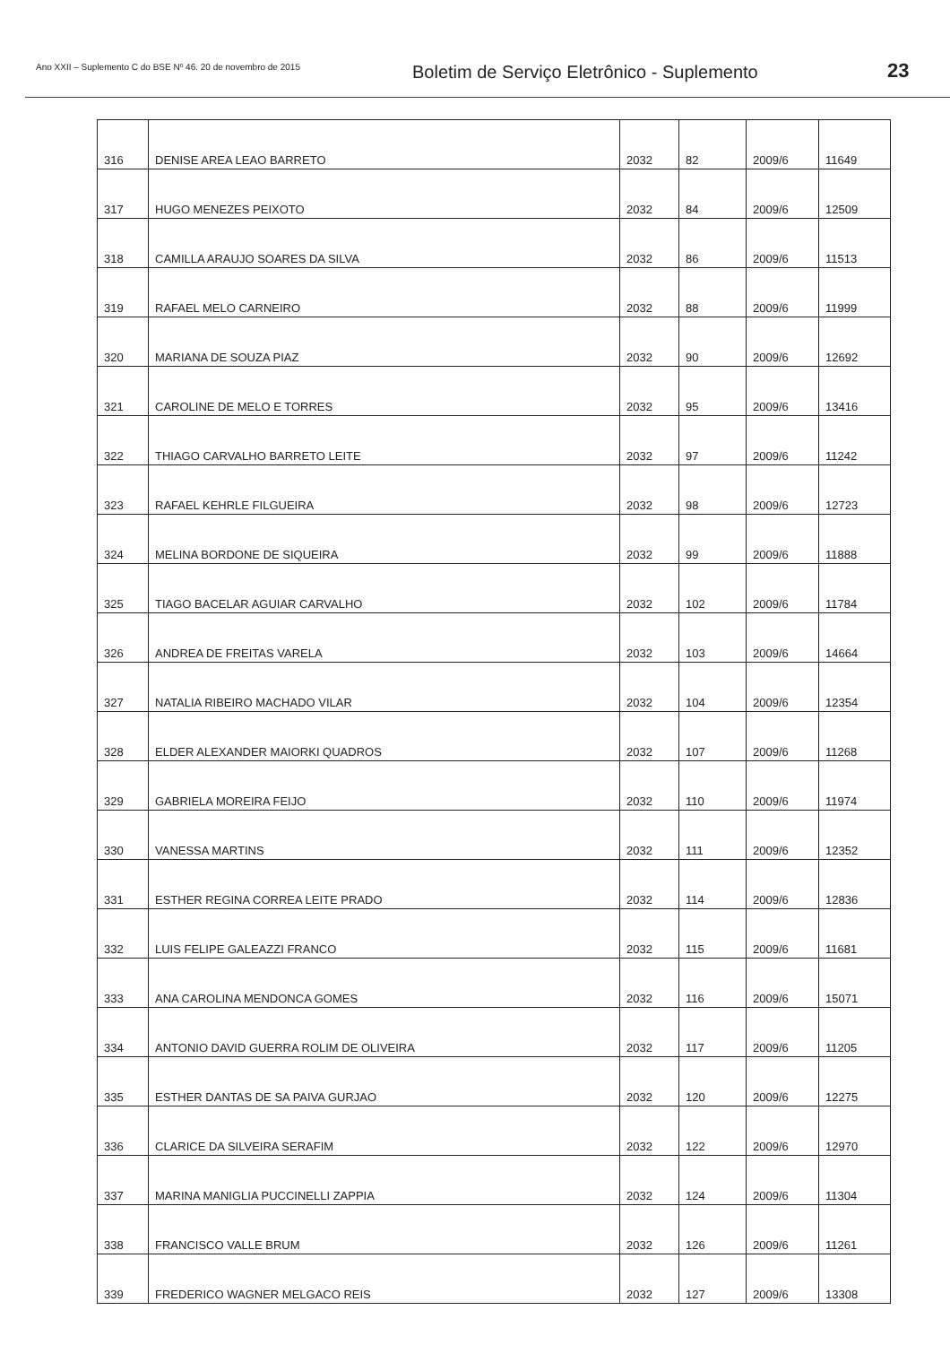Ano XXII – Suplemento C do BSE Nº 46. 20 de novembro de 2015
Boletim de Serviço Eletrônico - Suplemento
23
| 316 | DENISE AREA LEAO BARRETO | 2032 | 82 | 2009/6 | 11649 |
| 317 | HUGO MENEZES PEIXOTO | 2032 | 84 | 2009/6 | 12509 |
| 318 | CAMILLA ARAUJO SOARES DA SILVA | 2032 | 86 | 2009/6 | 11513 |
| 319 | RAFAEL MELO CARNEIRO | 2032 | 88 | 2009/6 | 11999 |
| 320 | MARIANA DE SOUZA PIAZ | 2032 | 90 | 2009/6 | 12692 |
| 321 | CAROLINE DE MELO E TORRES | 2032 | 95 | 2009/6 | 13416 |
| 322 | THIAGO CARVALHO BARRETO LEITE | 2032 | 97 | 2009/6 | 11242 |
| 323 | RAFAEL KEHRLE FILGUEIRA | 2032 | 98 | 2009/6 | 12723 |
| 324 | MELINA BORDONE DE SIQUEIRA | 2032 | 99 | 2009/6 | 11888 |
| 325 | TIAGO BACELAR AGUIAR CARVALHO | 2032 | 102 | 2009/6 | 11784 |
| 326 | ANDREA DE FREITAS VARELA | 2032 | 103 | 2009/6 | 14664 |
| 327 | NATALIA RIBEIRO MACHADO VILAR | 2032 | 104 | 2009/6 | 12354 |
| 328 | ELDER ALEXANDER MAIORKI QUADROS | 2032 | 107 | 2009/6 | 11268 |
| 329 | GABRIELA MOREIRA FEIJO | 2032 | 110 | 2009/6 | 11974 |
| 330 | VANESSA MARTINS | 2032 | 111 | 2009/6 | 12352 |
| 331 | ESTHER REGINA CORREA LEITE PRADO | 2032 | 114 | 2009/6 | 12836 |
| 332 | LUIS FELIPE GALEAZZI FRANCO | 2032 | 115 | 2009/6 | 11681 |
| 333 | ANA CAROLINA MENDONCA GOMES | 2032 | 116 | 2009/6 | 15071 |
| 334 | ANTONIO DAVID GUERRA ROLIM DE OLIVEIRA | 2032 | 117 | 2009/6 | 11205 |
| 335 | ESTHER DANTAS DE SA PAIVA GURJAO | 2032 | 120 | 2009/6 | 12275 |
| 336 | CLARICE DA SILVEIRA SERAFIM | 2032 | 122 | 2009/6 | 12970 |
| 337 | MARINA MANIGLIA PUCCINELLI ZAPPIA | 2032 | 124 | 2009/6 | 11304 |
| 338 | FRANCISCO VALLE BRUM | 2032 | 126 | 2009/6 | 11261 |
| 339 | FREDERICO WAGNER MELGACO REIS | 2032 | 127 | 2009/6 | 13308 |